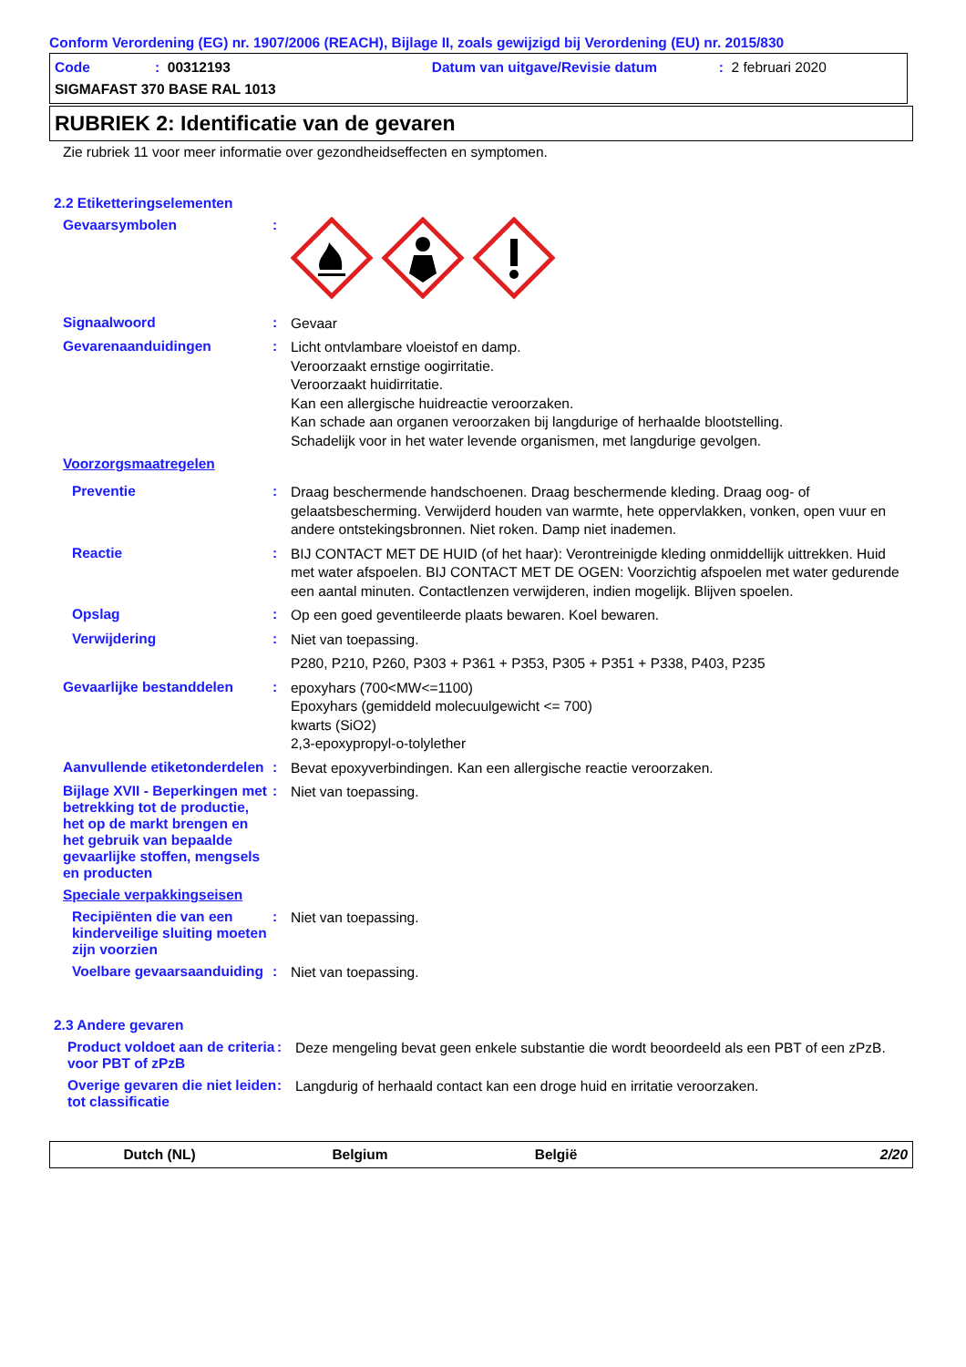Conform Verordening (EG) nr. 1907/2006 (REACH), Bijlage II, zoals gewijzigd bij Verordening (EU) nr. 2015/830
Code: 00312193 Datum van uitgave/Revisie datum: 2 februari 2020
SIGMAFAST 370 BASE RAL 1013
RUBRIEK 2: Identificatie van de gevaren
Zie rubriek 11 voor meer informatie over gezondheidseffecten en symptomen.
2.2 Etiketteringselementen
Gevaarsymbolen :
Signaalwoord :
Gevaar
Gevarenaanduidingen :
Licht ontvlambare vloeistof en damp.
Veroorzaakt ernstige oogirritatie.
Veroorzaakt huidirritatie.
Kan een allergische huidreactie veroorzaken.
Kan schade aan organen veroorzaken bij langdurige of herhaalde blootstelling.
Schadelijk voor in het water levende organismen, met langdurige gevolgen.
Voorzorgsmaatregelen
Preventie :
Draag beschermende handschoenen. Draag beschermende kleding. Draag oog- of gelaatsbescherming. Verwijderd houden van warmte, hete oppervlakken, vonken, open vuur en andere ontstekingsbronnen. Niet roken. Damp niet inademen.
Reactie :
BIJ CONTACT MET DE HUID (of het haar): Verontreinigde kleding onmiddellijk uittrekken. Huid met water afspoelen. BIJ CONTACT MET DE OGEN: Voorzichtig afspoelen met water gedurende een aantal minuten. Contactlenzen verwijderen, indien mogelijk. Blijven spoelen.
Opslag :
Op een goed geventileerde plaats bewaren. Koel bewaren.
Verwijdering :
Niet van toepassing.
P280, P210, P260, P303 + P361 + P353, P305 + P351 + P338, P403, P235
Gevaarlijke bestanddelen :
epoxyhars (700<MW<=1100)
Epoxyhars (gemiddeld molecuulgewicht <= 700)
kwarts (SiO2)
2,3-epoxypropyl-o-tolylether
Aanvullende etiketonderdelen
:
Bevat epoxyverbindingen. Kan een allergische reactie veroorzaken.
Bijlage XVII - Beperkingen met betrekking tot de productie, het op de markt brengen en het gebruik van bepaalde gevaarlijke stoffen, mengsels en producten
:
Niet van toepassing.
Speciale verpakkingseisen
Recipiënten die van een kinderveilige sluiting moeten zijn voorzien
:
Niet van toepassing.
Voelbare gevaarsaanduiding
:
Niet van toepassing.
2.3 Andere gevaren
Product voldoet aan de criteria voor PBT of zPzB
:
Deze mengeling bevat geen enkele substantie die wordt beoordeeld als een PBT of een zPzB.
Overige gevaren die niet leiden tot classificatie
:
Langdurig of herhaald contact kan een droge huid en irritatie veroorzaken.
Dutch (NL) Belgium België 2/20